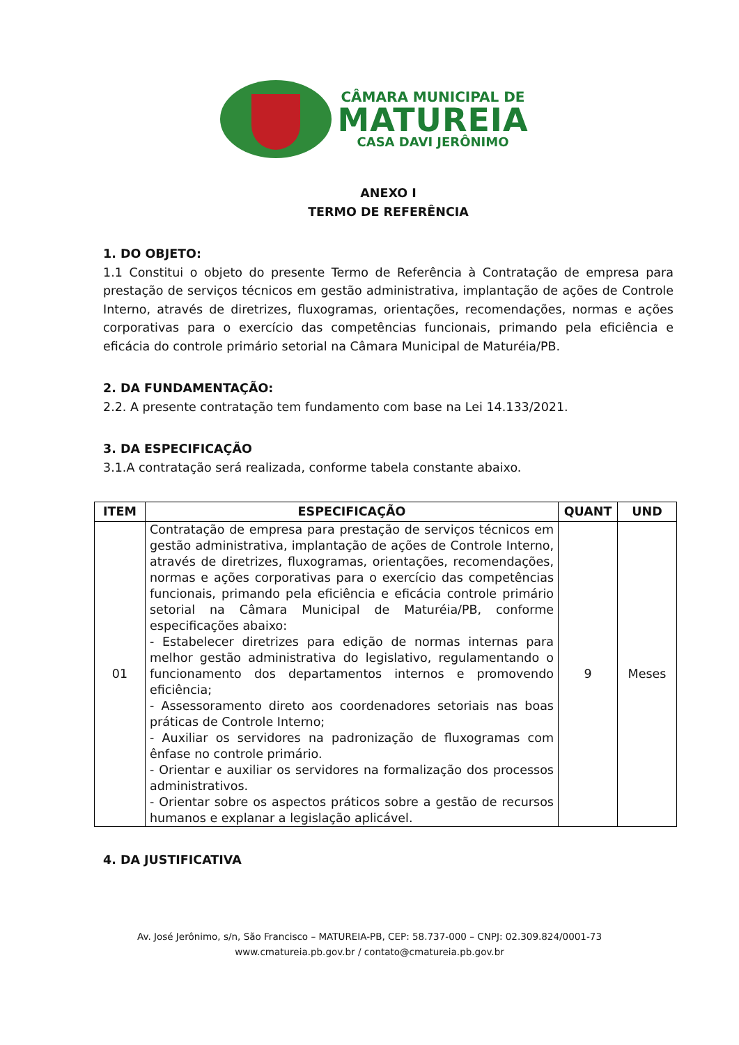CÂMARA MUNICIPAL DE
MATUREIA
CASA DAVI JERÔNIMO
ANEXO I
TERMO DE REFERÊNCIA
1. DO OBJETO:
1.1 Constitui o objeto do presente Termo de Referência à Contratação de empresa para prestação de serviços técnicos em gestão administrativa, implantação de ações de Controle Interno, através de diretrizes, fluxogramas, orientações, recomendações, normas e ações corporativas para o exercício das competências funcionais, primando pela eficiência e eficácia do controle primário setorial na Câmara Municipal de Maturéia/PB.
2. DA FUNDAMENTAÇÃO:
2.2. A presente contratação tem fundamento com base na Lei 14.133/2021.
3. DA ESPECIFICAÇÃO
3.1.A contratação será realizada, conforme tabela constante abaixo.
| ITEM | ESPECIFICAÇÃO | QUANT | UND |
| --- | --- | --- | --- |
| 01 | Contratação de empresa para prestação de serviços técnicos em gestão administrativa, implantação de ações de Controle Interno, através de diretrizes, fluxogramas, orientações, recomendações, normas e ações corporativas para o exercício das competências funcionais, primando pela eficiência e eficácia controle primário setorial na Câmara Municipal de Maturéia/PB, conforme especificações abaixo: - Estabelecer diretrizes para edição de normas internas para melhor gestão administrativa do legislativo, regulamentando o funcionamento dos departamentos internos e promovendo eficiência; - Assessoramento direto aos coordenadores setoriais nas boas práticas de Controle Interno; - Auxiliar os servidores na padronização de fluxogramas com ênfase no controle primário. - Orientar e auxiliar os servidores na formalização dos processos administrativos. - Orientar sobre os aspectos práticos sobre a gestão de recursos humanos e explanar a legislação aplicável. | 9 | Meses |
4. DA JUSTIFICATIVA
Av. José Jerônimo, s/n, São Francisco – MATUREIA-PB, CEP: 58.737-000 – CNPJ: 02.309.824/0001-73
www.cmatureia.pb.gov.br / contato@cmatureia.pb.gov.br